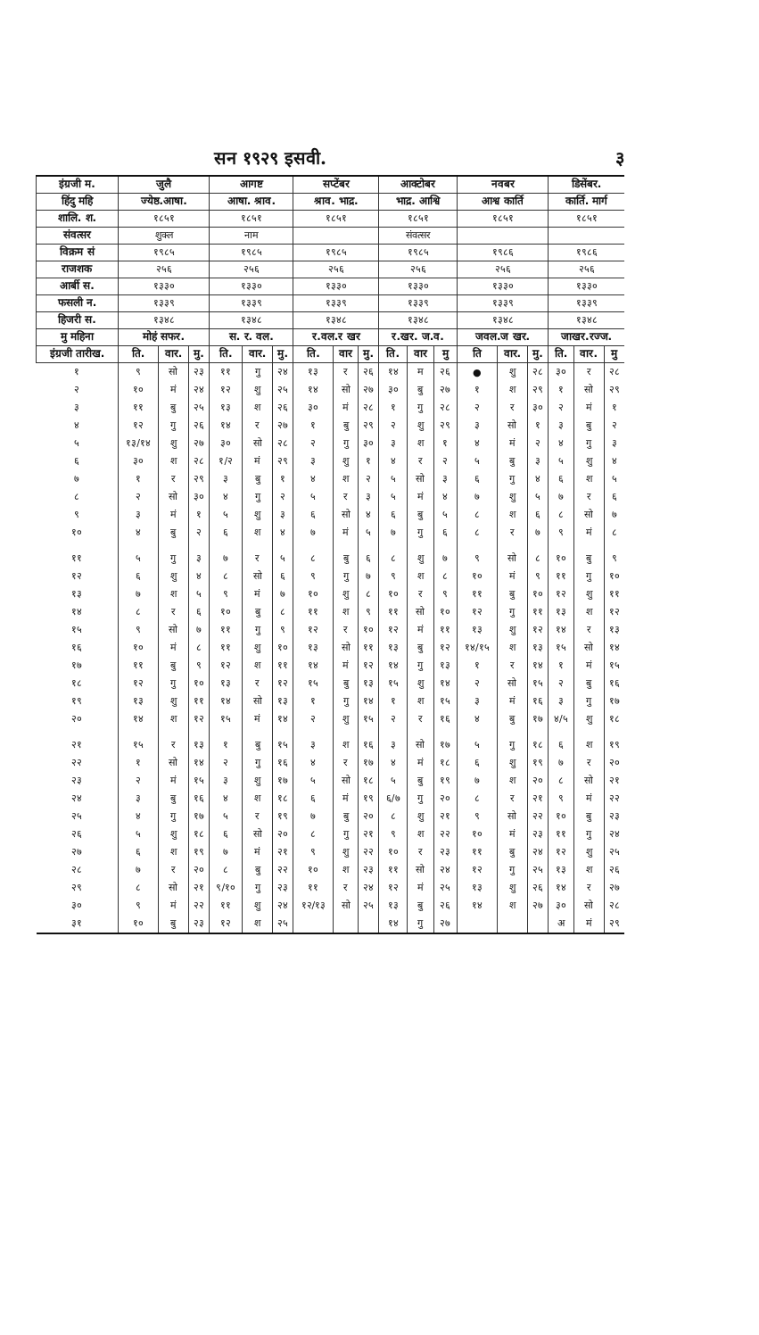सन १९२९ इसवी. ३
| इंग्रजी म. | जुलै | | | आगष्ट | | | सप्टेंबर | | | आक्टोबर | | | नवबर | | | डिसेंबर. | | |
| --- | --- | --- | --- | --- | --- | --- | --- | --- | --- | --- | --- | --- | --- | --- | --- | --- | --- | --- |
| हिंदु महि | ज्येष्ठ.आषा. | | | आषा. श्राव. | | | श्राव. भाद्र. | | | भाद्र. आश्वि | | | आश्व कार्ति | | | कार्ति. मार्ग | | |
| शालि. श. | १८५१ | | | १८५१ | | | १८५१ | | | १८५१ | | | १८५१ | | | १८५१ | | |
| संवत्सर | शुक्ल | | | नाम | | | | | | संवत्सर | | | | | | | | |
| विक्रम सं | १९८५ | | | १९८५ | | | १९८५ | | | १९८५ | | | १९८६ | | | १९८६ | | |
| राजशक | २५६ | | | २५६ | | | २५६ | | | २५६ | | | २५६ | | | २५६ | | |
| आर्बी स. | १३३० | | | १३३० | | | १३३० | | | १३३० | | | १३३० | | | १३३० | | |
| फसली न. | १३३९ | | | १३३९ | | | १३३९ | | | १३३९ | | | १३३९ | | | १३३९ | | |
| हिजरी स. | १३४८ | | | १३४८ | | | १३४८ | | | १३४८ | | | १३४८ | | | १३४८ | | |
| मु महिना | मोहं सफर. | | | स. र. वल. | | | र.वल.र खर | | | र.खर. ज.व. | | | जवल.ज खर. | | | जाखर.रज्ज. | | |
| इंग्रजी तारीख. | ति. | वार. | मु. | ति. | वार. | मु. | ति. | वार | मु. | ति. | वार | मु | ति | वार. | मु. | ति. | वार. | मु |
| १ | ९ | सो | २३ | ११ | गु | २४ | १३ | र | २६ | १४ | म | २६ | ● | शु | २८ | ३० | र | २८ |
| २ | १० | मं | २४ | १२ | शु | २५ | १४ | सो | २७ | ३० | बु | २७ | १ | श | २९ | १ | सो | २९ |
| ३ | ११ | बु | २५ | १३ | श | २६ | ३० | मं | २८ | १ | गु | २८ | २ | र | ३० | २ | मं | १ |
| ४ | १२ | गु | २६ | १४ | र | २७ | १ | बु | २९ | २ | शु | २९ | ३ | सो | १ | ३ | बु | २ |
| ५ | १३/१४ | शु | २७ | ३० | सो | २८ | २ | गु | ३० | ३ | श | १ | ४ | मं | २ | ४ | गु | ३ |
| ६ | ३० | श | २८ | १/२ | मं | २९ | ३ | शु | १ | ४ | र | २ | ५ | बु | ३ | ५ | शु | ४ |
| ७ | १ | र | २९ | ३ | बु | १ | ४ | श | २ | ५ | सो | ३ | ६ | गु | ४ | ६ | श | ५ |
| ८ | २ | सो | ३० | ४ | गु | २ | ५ | र | ३ | ५ | मं | ४ | ७ | शु | ५ | ७ | र | ६ |
| ९ | ३ | मं | १ | ५ | शु | ३ | ६ | सो | ४ | ६ | बु | ५ | ८ | श | ६ | ८ | सो | ७ |
| १० | ४ | बु | २ | ६ | श | ४ | ७ | मं | ५ | ७ | गु | ६ | ८ | र | ७ | ९ | मं | ८ |
| ११ | ५ | गु | ३ | ७ | र | ५ | ८ | बु | ६ | ८ | शु | ७ | ९ | सो | ८ | १० | बु | ९ |
| १२ | ६ | शु | ४ | ८ | सो | ६ | ९ | गु | ७ | ९ | श | ८ | १० | मं | ९ | ११ | गु | १० |
| १३ | ७ | श | ५ | ९ | मं | ७ | १० | शु | ८ | १० | र | ९ | ११ | बु | १० | १२ | शु | ११ |
| १४ | ८ | र | ६ | १० | बु | ८ | ११ | श | ९ | ११ | सो | १० | १२ | गु | ११ | १३ | श | १२ |
| १५ | ९ | सो | ७ | ११ | गु | ९ | १२ | र | १० | १२ | मं | ११ | १३ | शु | १२ | १४ | र | १३ |
| १६ | १० | मं | ८ | ११ | शु | १० | १३ | सो | ११ | १३ | बु | १२ | १४/१५ | श | १३ | १५ | सो | १४ |
| १७ | ११ | बु | ९ | १२ | श | ११ | १४ | मं | १२ | १४ | गु | १३ | १ | र | १४ | १ | मं | १५ |
| १८ | १२ | गु | १० | १३ | र | १२ | १५ | बु | १३ | १५ | शु | १४ | २ | सो | १५ | २ | बु | १६ |
| १९ | १३ | शु | ११ | १४ | सो | १३ | १ | गु | १४ | १ | श | १५ | ३ | मं | १६ | ३ | गु | १७ |
| २० | १४ | श | १२ | १५ | मं | १४ | २ | शु | १५ | २ | र | १६ | ४ | बु | १७ | ४/५ | शु | १८ |
| २१ | १५ | र | १३ | १ | बु | १५ | ३ | श | १६ | ३ | सो | १७ | ५ | गु | १८ | ६ | श | १९ |
| २२ | १ | सो | १४ | २ | गु | १६ | ४ | र | १७ | ४ | मं | १८ | ६ | शु | १९ | ७ | र | २० |
| २३ | २ | मं | १५ | ३ | शु | १७ | ५ | सो | १८ | ५ | बु | १९ | ७ | श | २० | ८ | सो | २१ |
| २४ | ३ | बु | १६ | ४ | श | १८ | ६ | मं | १९ | ६/७ | गु | २० | ८ | र | २१ | ९ | मं | २२ |
| २५ | ४ | गु | १७ | ५ | र | १९ | ७ | बु | २० | ८ | शु | २१ | ९ | सो | २२ | १० | बु | २३ |
| २६ | ५ | शु | १८ | ६ | सो | २० | ८ | गु | २१ | ९ | श | २२ | १० | मं | २३ | ११ | गु | २४ |
| २७ | ६ | श | १९ | ७ | मं | २१ | ९ | शु | २२ | १० | र | २३ | ११ | बु | २४ | १२ | शु | २५ |
| २८ | ७ | र | २० | ८ | बु | २२ | १० | श | २३ | ११ | सो | २४ | १२ | गु | २५ | १३ | श | २६ |
| २९ | ८ | सो | २१ | ९/१० | गु | २३ | ११ | र | २४ | १२ | मं | २५ | १३ | शु | २६ | १४ | र | २७ |
| ३० | ९ | मं | २२ | ११ | शु | २४ | १२/१३ | सो | २५ | १३ | बु | २६ | १४ | श | २७ | ३० | सो | २८ |
| ३१ | १० | बु | २३ | १२ | श | २५ | | | | १४ | गु | २७ | | | | अ | मं | २९ |